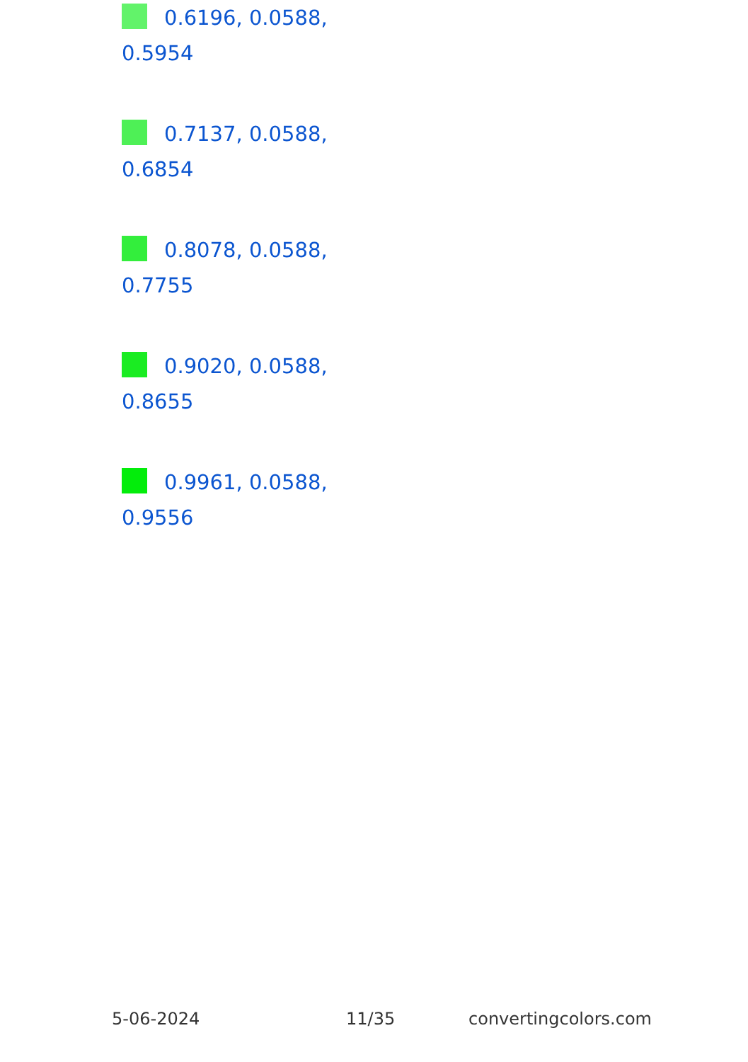0.6196, 0.0588, 0.5954
0.7137, 0.0588, 0.6854
0.8078, 0.0588, 0.7755
0.9020, 0.0588, 0.8655
0.9961, 0.0588, 0.9556
5-06-2024 11/35 convertingcolors.com